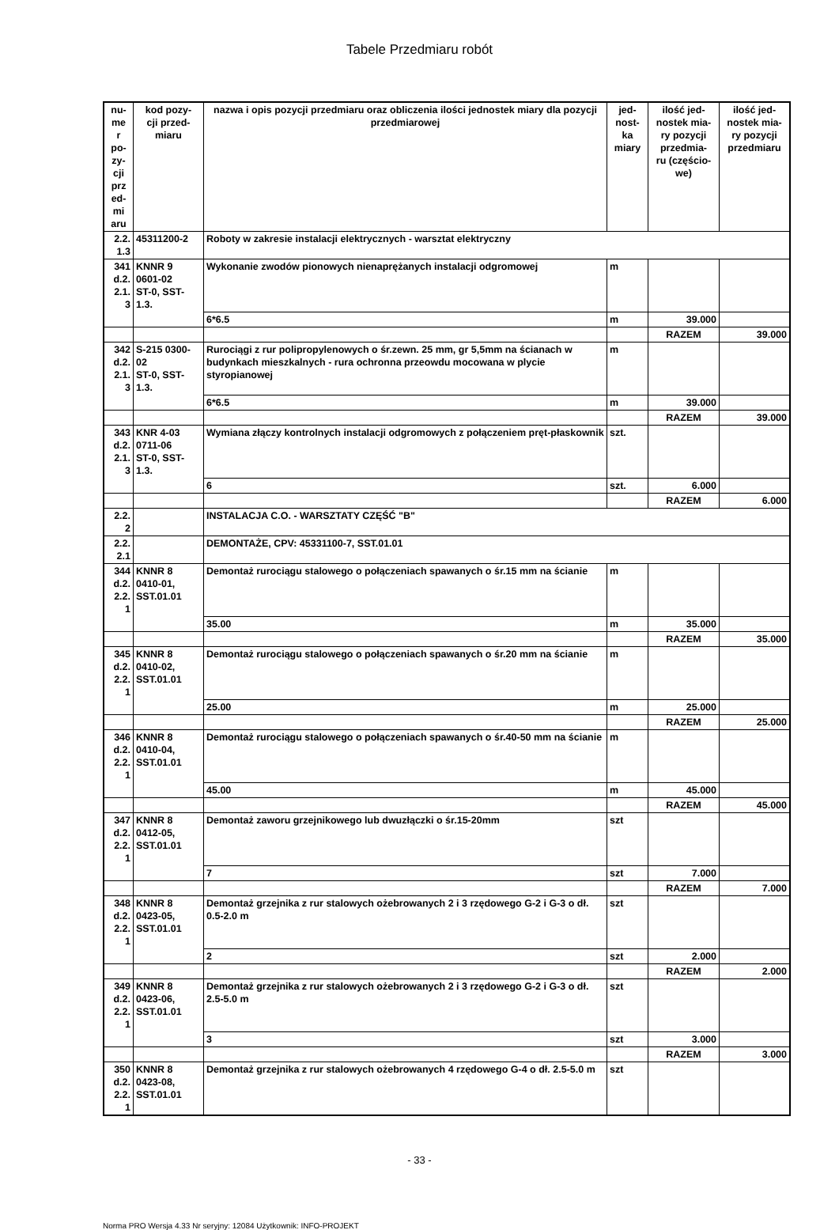Tabele Przedmiaru robót
| nu- me r po- zy- cji prz ed- mi aru | kod pozy- cji przed- miaru | nazwa i opis pozycji przedmiaru oraz obliczenia ilości jednostek miary dla pozycji przedmiarowej | jed- nost- ka miary | ilość jed- nostek mia- ry pozycji przedmia- ru (częścio- we) | ilość jed- nostek mia- ry pozycji przedmiaru |
| --- | --- | --- | --- | --- | --- |
| 2.2. 1.3 | 45311200-2 | Roboty w zakresie instalacji elektrycznych - warsztat elektryczny | | | |
| 341 d.2. 2.1. 3 | KNNR 9 0601-02 ST-0, SST- 1.3. | Wykonanie zwodów pionowych nienaprężanych instalacji odgromowej | m | | |
| | | 6*6.5 | m | 39.000 | |
| | | | | RAZEM | 39.000 |
| 342 d.2. 2.1. 3 | S-215 0300- 02 ST-0, SST- 1.3. | Rurociągi z rur polipropylenowych o śr.zewn. 25 mm, gr 5,5mm na ścianach w budynkach mieszkalnych - rura ochronna przeowdu mocowana w plycie styropianowej | m | | |
| | | 6*6.5 | m | 39.000 | |
| | | | | RAZEM | 39.000 |
| 343 d.2. 2.1. 3 | KNR 4-03 0711-06 ST-0, SST- 1.3. | Wymiana złączy kontrolnych instalacji odgromowych z połączeniem pręt-płaskownik | szt. | | |
| | | 6 | szt. | 6.000 | |
| | | | | RAZEM | 6.000 |
| 2.2. 2 | | INSTALACJA C.O. - WARSZTATY CZĘŚĆ "B" | | | |
| 2.2. 2.1 | | DEMONTAŻE, CPV: 45331100-7, SST.01.01 | | | |
| 344 d.2. 2.2. 1 | KNNR 8 0410-01, SST.01.01 | Demontaż rurociągu stalowego o połączeniach spawanych o śr.15 mm na ścianie | m | | |
| | | 35.00 | m | 35.000 | |
| | | | | RAZEM | 35.000 |
| 345 d.2. 2.2. 1 | KNNR 8 0410-02, SST.01.01 | Demontaż rurociągu stalowego o połączeniach spawanych o śr.20 mm na ścianie | m | | |
| | | 25.00 | m | 25.000 | |
| | | | | RAZEM | 25.000 |
| 346 d.2. 2.2. 1 | KNNR 8 0410-04, SST.01.01 | Demontaż rurociągu stalowego o połączeniach spawanych o śr.40-50 mm na ścianie | m | | |
| | | 45.00 | m | 45.000 | |
| | | | | RAZEM | 45.000 |
| 347 d.2. 2.2. 1 | KNNR 8 0412-05, SST.01.01 | Demontaż zaworu grzejnikowego lub dwuzłączki o śr.15-20mm | szt | | |
| | | 7 | szt | 7.000 | |
| | | | | RAZEM | 7.000 |
| 348 d.2. 2.2. 1 | KNNR 8 0423-05, SST.01.01 | Demontaż grzejnika z rur stalowych ożebrowanych 2 i 3 rzędowego G-2 i G-3 o dł. 0.5-2.0 m | szt | | |
| | | 2 | szt | 2.000 | |
| | | | | RAZEM | 2.000 |
| 349 d.2. 2.2. 1 | KNNR 8 0423-06, SST.01.01 | Demontaż grzejnika z rur stalowych ożebrowanych 2 i 3 rzędowego G-2 i G-3 o dł. 2.5-5.0 m | szt | | |
| | | 3 | szt | 3.000 | |
| | | | | RAZEM | 3.000 |
| 350 d.2. 2.2. 1 | KNNR 8 0423-08, SST.01.01 | Demontaż grzejnika z rur stalowych ożebrowanych 4 rzędowego G-4 o dł. 2.5-5.0 m | szt | | |
- 33 -
Norma PRO Wersja 4.33 Nr seryjny: 12084 Użytkownik: INFO-PROJEKT